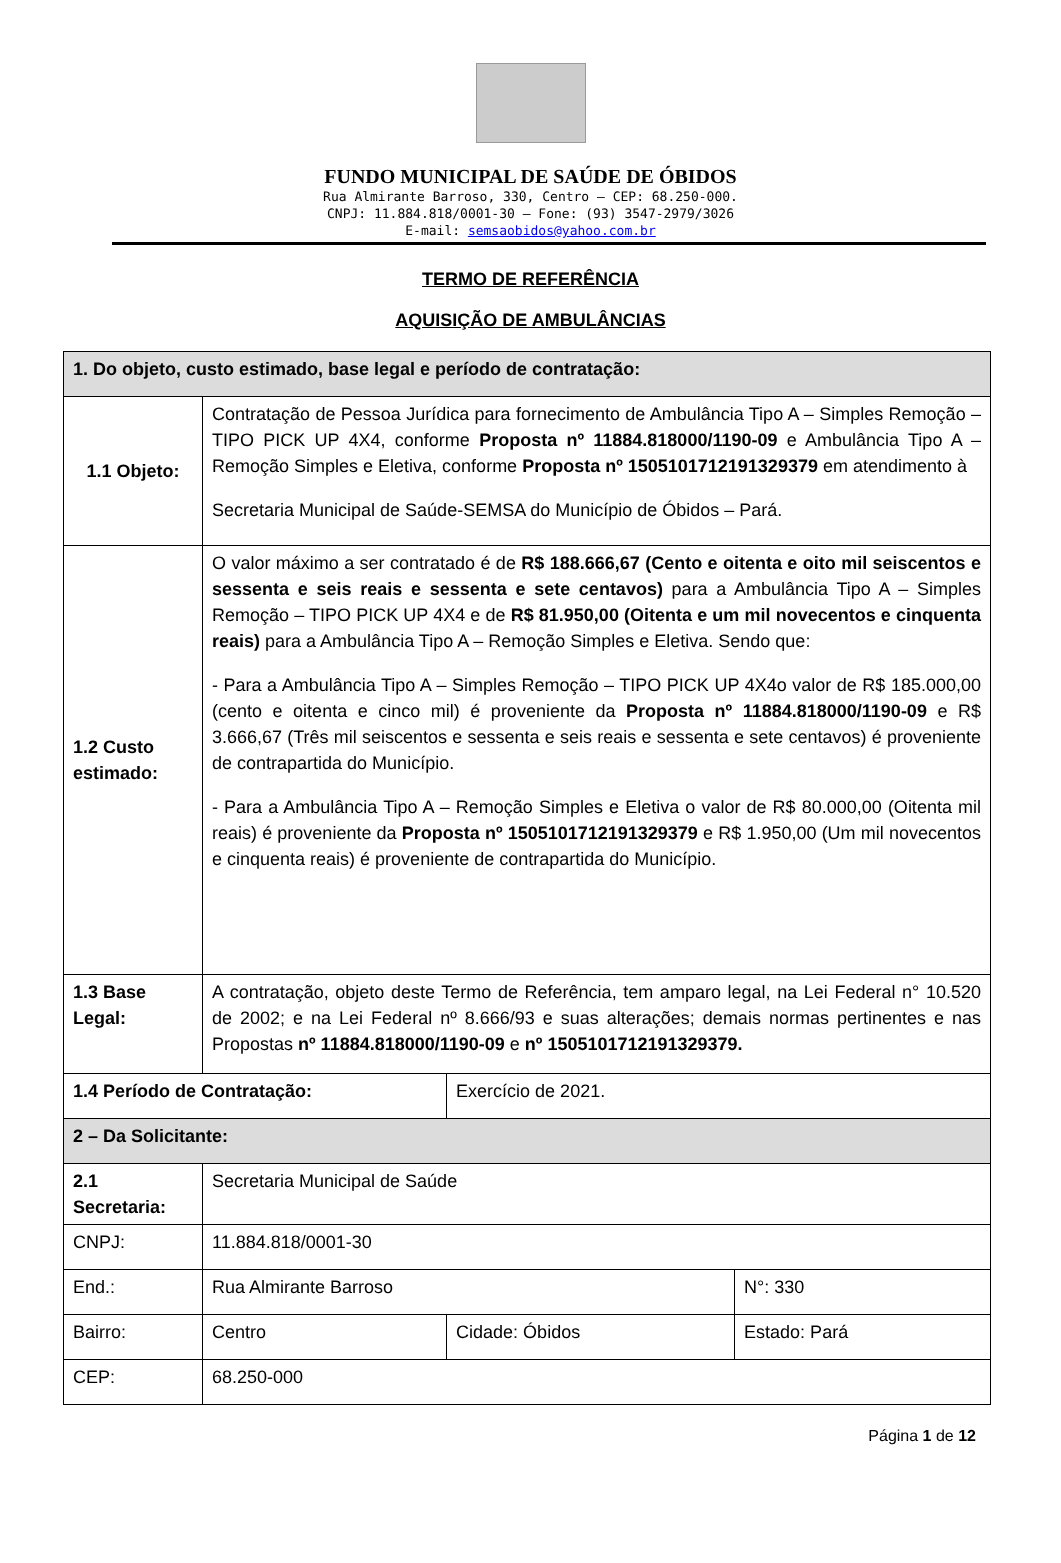FUNDO MUNICIPAL DE SAÚDE DE ÓBIDOS
Rua Almirante Barroso, 330, Centro – CEP: 68.250-000.
CNPJ: 11.884.818/0001-30 – Fone: (93) 3547-2979/3026
E-mail: semsaobidos@yahoo.com.br
TERMO DE REFERÊNCIA
AQUISIÇÃO DE AMBULÂNCIAS
| 1. Do objeto, custo estimado, base legal e período de contratação: | | | |
| 1.1 Objeto: | Contratação de Pessoa Jurídica para fornecimento de Ambulância Tipo A – Simples Remoção – TIPO PICK UP 4X4, conforme Proposta nº 11884.818000/1190-09 e Ambulância Tipo A – Remoção Simples e Eletiva, conforme Proposta nº 1505101712191329379 em atendimento à Secretaria Municipal de Saúde-SEMSA do Município de Óbidos – Pará. | | |
| 1.2 Custo estimado: | O valor máximo a ser contratado é de R$ 188.666,67 (Cento e oitenta e oito mil seiscentos e sessenta e seis reais e sessenta e sete centavos) para a Ambulância Tipo A – Simples Remoção – TIPO PICK UP 4X4 e de R$ 81.950,00 (Oitenta e um mil novecentos e cinquenta reais) para a Ambulância Tipo A – Remoção Simples e Eletiva. Sendo que: - Para a Ambulância Tipo A – Simples Remoção – TIPO PICK UP 4X4o valor de R$ 185.000,00 (cento e oitenta e cinco mil) é proveniente da Proposta nº 11884.818000/1190-09 e R$ 3.666,67 (Três mil seiscentos e sessenta e seis reais e sessenta e sete centavos) é proveniente de contrapartida do Município. - Para a Ambulância Tipo A – Remoção Simples e Eletiva o valor de R$ 80.000,00 (Oitenta mil reais) é proveniente da Proposta nº 1505101712191329379 e R$ 1.950,00 (Um mil novecentos e cinquenta reais) é proveniente de contrapartida do Município. | | |
| 1.3 Base Legal: | A contratação, objeto deste Termo de Referência, tem amparo legal, na Lei Federal n° 10.520 de 2002; e na Lei Federal nº 8.666/93 e suas alterações; demais normas pertinentes e nas Propostas nº 11884.818000/1190-09 e nº 1505101712191329379. | | |
| 1.4 Período de Contratação: | | Exercício de 2021. | |
| 2 – Da Solicitante: | | | |
| 2.1 Secretaria: | Secretaria Municipal de Saúde | | |
| CNPJ: | 11.884.818/0001-30 | | |
| End.: | Rua Almirante Barroso | | N°: 330 |
| Bairro: | Centro | Cidade: Óbidos | Estado: Pará |
| CEP: | 68.250-000 | | |
Página 1 de 12